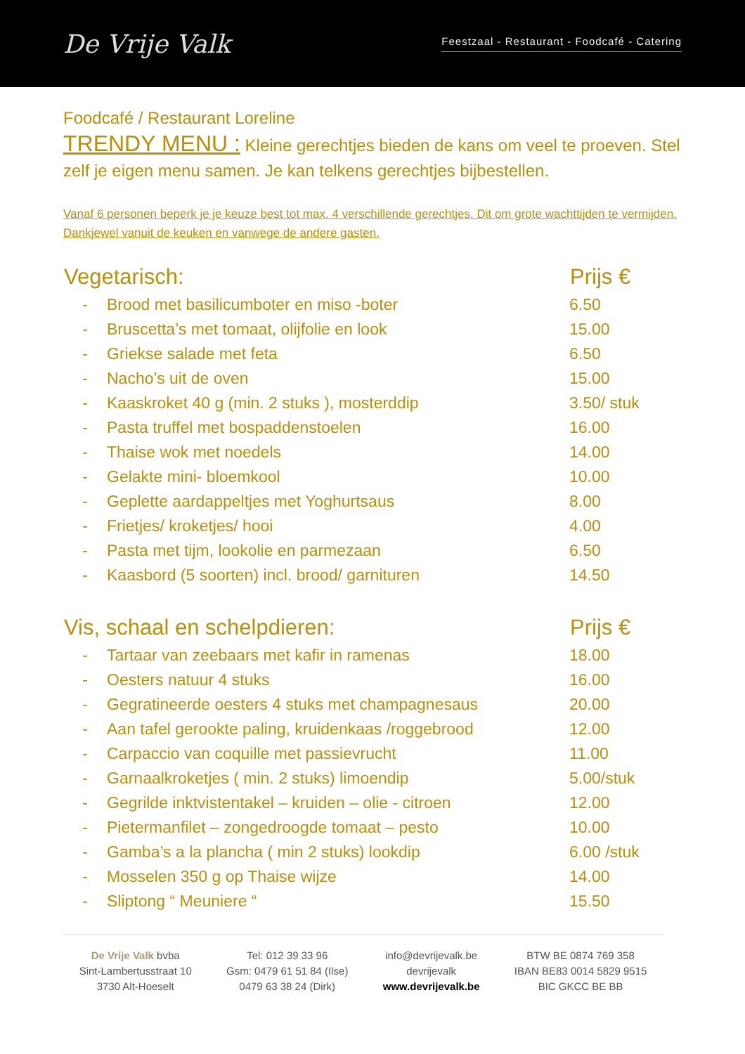De Vrije Valk
Feestzaal - Restaurant - Foodcafé - Catering
Foodcafé / Restaurant Loreline
TRENDY MENU : Kleine gerechtjes bieden de kans om veel te proeven. Stel zelf je eigen menu samen. Je kan telkens gerechtjes bijbestellen.
Vanaf 6 personen beperk je je keuze best tot max. 4 verschillende gerechtjes. Dit om grote wachttijden te vermijden. Dankjewel vanuit de keuken en vanwege de andere gasten.
| Vegetarisch: | | Prijs € |
| --- | --- | --- |
| - | Brood met basilicumboter en miso -boter | 6.50 |
| - | Bruscetta’s met tomaat, olijfolie en look | 15.00 |
| - | Griekse salade met feta | 6.50 |
| - | Nacho’s uit de oven | 15.00 |
| - | Kaaskroket 40 g (min. 2 stuks ), mosterddip | 3.50/ stuk |
| - | Pasta truffel met bospaddenstoelen | 16.00 |
| - | Thaise wok met noedels | 14.00 |
| - | Gelakte mini- bloemkool | 10.00 |
| - | Geplette aardappeltjes met Yoghurtsaus | 8.00 |
| - | Frietjes/ kroketjes/ hooi | 4.00 |
| - | Pasta met tijm, lookolie en parmezaan | 6.50 |
| - | Kaasbord (5 soorten) incl. brood/ garnituren | 14.50 |
| Vis, schaal en schelpdieren: | | Prijs € |
| - | Tartaar van zeebaars met kafir in ramenas | 18.00 |
| - | Oesters natuur 4 stuks | 16.00 |
| - | Gegratineerde oesters 4 stuks met champagnesaus | 20.00 |
| - | Aan tafel gerookte paling, kruidenkaas /roggebrood | 12.00 |
| - | Carpaccio van coquille met passievrucht | 11.00 |
| - | Garnaalkroketjes ( min. 2 stuks) limoendip | 5.00/stuk |
| - | Gegrilde inktvistentakel – kruiden – olie - citroen | 12.00 |
| - | Pietermanfilet – zongedroogde tomaat – pesto | 10.00 |
| - | Gamba’s a la plancha ( min 2 stuks) lookdip | 6.00 /stuk |
| - | Mosselen 350 g op Thaise wijze | 14.00 |
| - | Sliptong “ Meuniere “ | 15.50 |
De Vrije Valk bvba
Sint-Lambertusstraat 10
3730 Alt-Hoeselt
Tel: 012 39 33 96
Gsm: 0479 61 51 84 (Ilse)
0479 63 38 24 (Dirk)
info@devrijevalk.be
devrijevalk
www.devrijevalk.be
BTW BE 0874 769 358
IBAN BE83 0014 5829 9515
BIC GKCC BE BB